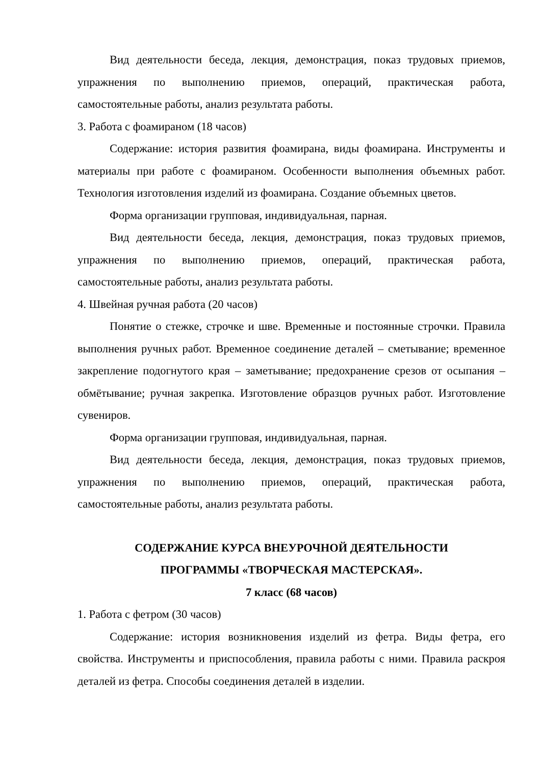Вид деятельности беседа, лекция, демонстрация, показ трудовых приемов, упражнения по выполнению приемов, операций, практическая работа, самостоятельные работы, анализ результата работы.
3. Работа с фоамираном (18 часов)
Содержание: история развития фоамирана, виды фоамирана. Инструменты и материалы при работе с фоамираном. Особенности выполнения объемных работ. Технология изготовления изделий из фоамирана. Создание объемных цветов.
Форма организации групповая, индивидуальная, парная.
Вид деятельности беседа, лекция, демонстрация, показ трудовых приемов, упражнения по выполнению приемов, операций, практическая работа, самостоятельные работы, анализ результата работы.
4. Швейная ручная работа (20 часов)
Понятие о стежке, строчке и шве. Временные и постоянные строчки. Правила выполнения ручных работ. Временное соединение деталей – сметывание; временное закрепление подогнутого края – заметывание; предохранение срезов от осыпания – обмётывание; ручная закрепка. Изготовление образцов ручных работ. Изготовление сувениров.
Форма организации групповая, индивидуальная, парная.
Вид деятельности беседа, лекция, демонстрация, показ трудовых приемов, упражнения по выполнению приемов, операций, практическая работа, самостоятельные работы, анализ результата работы.
СОДЕРЖАНИЕ КУРСА ВНЕУРОЧНОЙ ДЕЯТЕЛЬНОСТИ
ПРОГРАММЫ «ТВОРЧЕСКАЯ МАСТЕРСКАЯ».
7 класс (68 часов)
1. Работа с фетром (30 часов)
Содержание: история возникновения изделий из фетра. Виды фетра, его свойства. Инструменты и приспособления, правила работы с ними. Правила раскроя деталей из фетра. Способы соединения деталей в изделии.